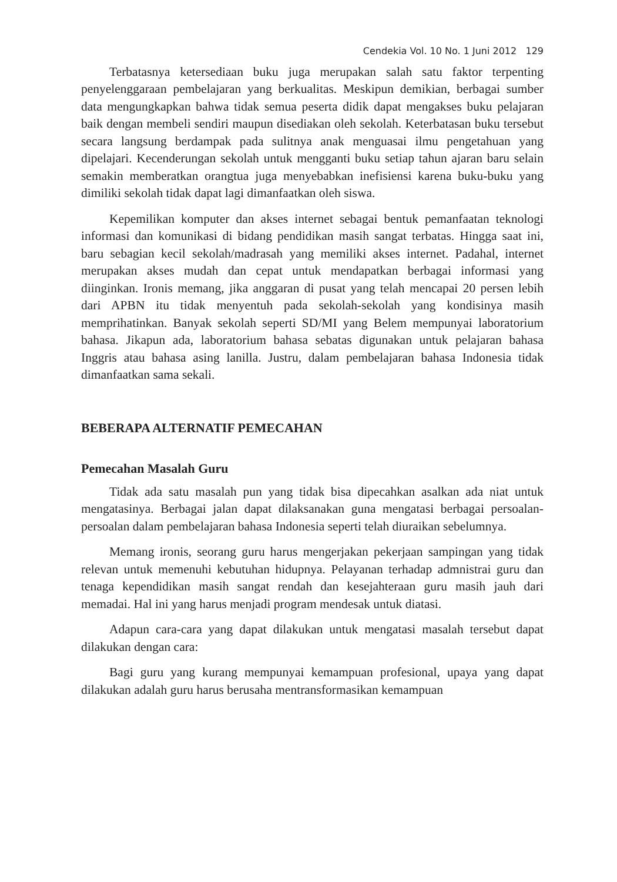Cendekia Vol. 10 No. 1 Juni 2012 129
Terbatasnya ketersediaan buku juga merupakan salah satu faktor terpenting penyelenggaraan pembelajaran yang berkualitas. Meskipun demikian, berbagai sumber data mengungkapkan bahwa tidak semua peserta didik dapat mengakses buku pelajaran baik dengan membeli sendiri maupun disediakan oleh sekolah. Keterbatasan buku tersebut secara langsung berdampak pada sulitnya anak menguasai ilmu pengetahuan yang dipelajari. Kecenderungan sekolah untuk mengganti buku setiap tahun ajaran baru selain semakin memberatkan orangtua juga menyebabkan inefisiensi karena buku-buku yang dimiliki sekolah tidak dapat lagi dimanfaatkan oleh siswa.
Kepemilikan komputer dan akses internet sebagai bentuk pemanfaatan teknologi informasi dan komunikasi di bidang pendidikan masih sangat terbatas. Hingga saat ini, baru sebagian kecil sekolah/madrasah yang memiliki akses internet. Padahal, internet merupakan akses mudah dan cepat untuk mendapatkan berbagai informasi yang diinginkan. Ironis memang, jika anggaran di pusat yang telah mencapai 20 persen lebih dari APBN itu tidak menyentuh pada sekolah-sekolah yang kondisinya masih memprihatinkan. Banyak sekolah seperti SD/MI yang Belem mempunyai laboratorium bahasa. Jikapun ada, laboratorium bahasa sebatas digunakan untuk pelajaran bahasa Inggris atau bahasa asing lanilla. Justru, dalam pembelajaran bahasa Indonesia tidak dimanfaatkan sama sekali.
BEBERAPA ALTERNATIF PEMECAHAN
Pemecahan Masalah Guru
Tidak ada satu masalah pun yang tidak bisa dipecahkan asalkan ada niat untuk mengatasinya. Berbagai jalan dapat dilaksanakan guna mengatasi berbagai persoalan-persoalan dalam pembelajaran bahasa Indonesia seperti telah diuraikan sebelumnya.
Memang ironis, seorang guru harus mengerjakan pekerjaan sampingan yang tidak relevan untuk memenuhi kebutuhan hidupnya. Pelayanan terhadap admnistrai guru dan tenaga kependidikan masih sangat rendah dan kesejahteraan guru masih jauh dari memadai. Hal ini yang harus menjadi program mendesak untuk diatasi.
Adapun cara-cara yang dapat dilakukan untuk mengatasi masalah tersebut dapat dilakukan dengan cara:
Bagi guru yang kurang mempunyai kemampuan profesional, upaya yang dapat dilakukan adalah guru harus berusaha mentransformasikan kemampuan